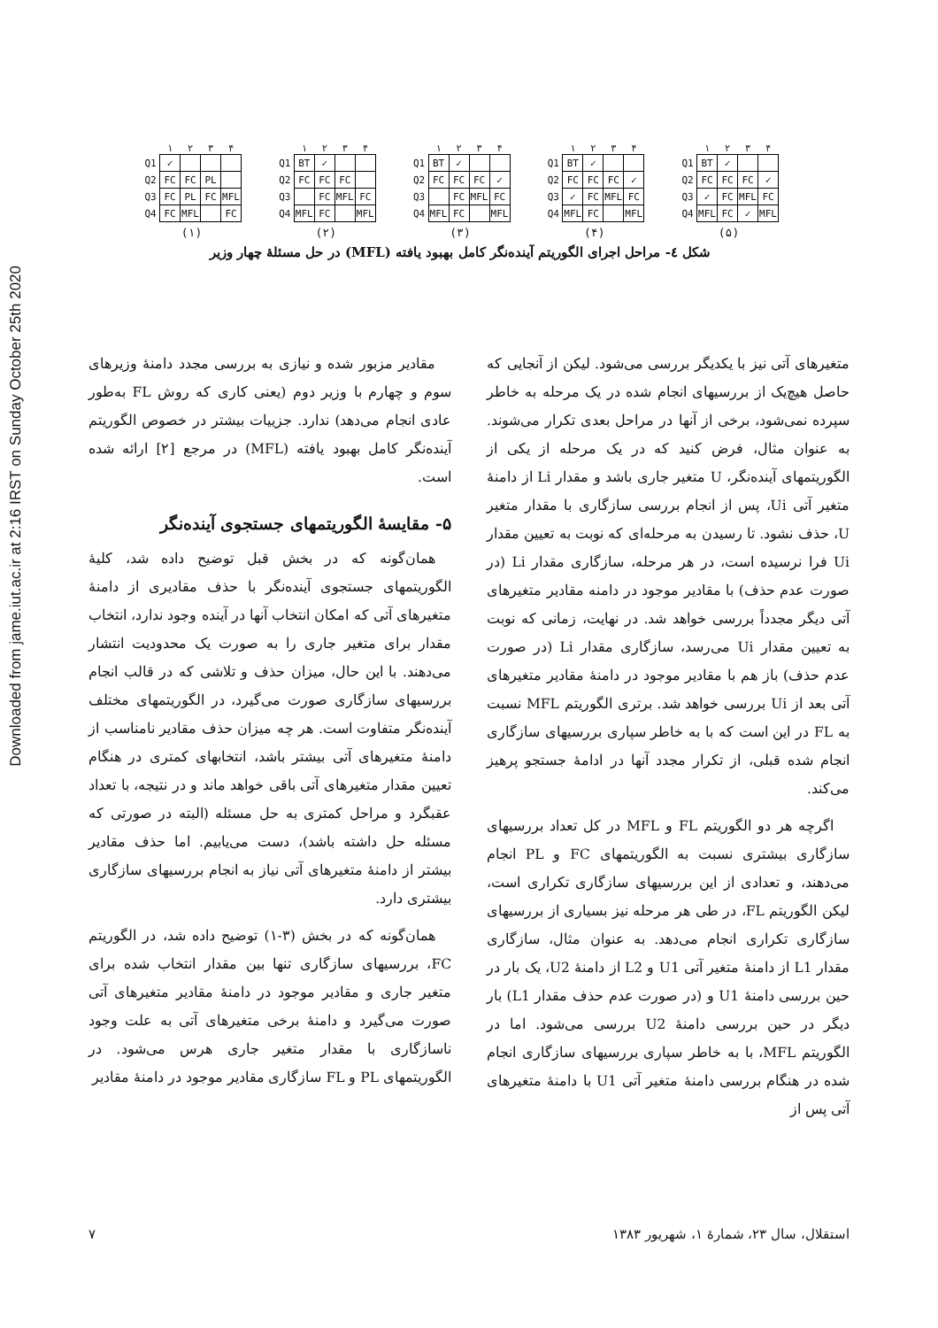Downloaded from jame.iut.ac.ir at 2:16 IRST on Sunday October 25th 2020
| | ۱ | ۲ | ۳ | ۴ |
| Q1 | ✓ | | | |
| Q2 | FC | FC | PL | |
| Q3 | FC | PL | FC | MFL |
| Q4 | FC | MFL | | FC |
(۱)
| | ۱ | ۲ | ۳ | ۴ |
| Q1 | BT | ✓ | | |
| Q2 | FC | FC | FC | |
| Q3 | | FC | MFL | FC |
| Q4 | MFL | FC | | MFL |
(۲)
| | ۱ | ۲ | ۳ | ۴ |
| Q1 | BT | ✓ | | |
| Q2 | FC | FC | FC | ✓ |
| Q3 | | FC | MFL | FC |
| Q4 | MFL | FC | | MFL |
(۳)
| | ۱ | ۲ | ۳ | ۴ |
| Q1 | BT | ✓ | | |
| Q2 | FC | FC | FC | ✓ |
| Q3 | ✓ | FC | MFL | FC |
| Q4 | MFL | FC | | MFL |
(۴)
| | ۱ | ۲ | ۳ | ۴ |
| Q1 | BT | ✓ | | |
| Q2 | FC | FC | FC | ✓ |
| Q3 | ✓ | FC | MFL | FC |
| Q4 | MFL | FC | ✓ | MFL |
(۵)
شکل ٤- مراحل اجرای الگوریتم آینده‌نگر کامل بهبود یافته (MFL) در حل مسئلهٔ چهار وزیر
مقادیر مزبور شده و نیازی به بررسی مجدد دامنهٔ وزیرهای سوم و چهارم با وزیر دوم (یعنی کاری که روش FL به‌طور عادی انجام می‌دهد) ندارد. جزییات بیشتر در خصوص الگوریتم آینده‌نگر کامل بهبود یافته (MFL) در مرجع [۲] ارائه شده است.
۵- مقایسهٔ الگوریتمهای جستجوی آینده‌نگر
همان‌گونه که در بخش قبل توضیح داده شد، کلیهٔ الگوریتمهای جستجوی آینده‌نگر با حذف مقادیری از دامنهٔ متغیرهای آتی که امکان انتخاب آنها در آینده وجود ندارد، انتخاب مقدار برای متغیر جاری را به صورت یک محدودیت انتشار می‌دهند. با این حال، میزان حذف و تلاشی که در قالب انجام بررسیهای سازگاری صورت می‌گیرد، در الگوریتمهای مختلف آینده‌نگر متفاوت است. هر چه میزان حذف مقادیر نامناسب از دامنهٔ متغیرهای آتی بیشتر باشد، انتخابهای کمتری در هنگام تعیین مقدار متغیرهای آتی باقی خواهد ماند و در نتیجه، با تعداد عقبگرد و مراحل کمتری به حل مسئله (البته در صورتی که مسئله حل داشته باشد)، دست می‌یابیم. اما حذف مقادیر بیشتر از دامنهٔ متغیرهای آتی نیاز به انجام بررسیهای سازگاری بیشتری دارد.
همان‌گونه که در بخش (۳-۱) توضیح داده شد، در الگوریتم FC، بررسیهای سازگاری تنها بین مقدار انتخاب شده برای متغیر جاری و مقادیر موجود در دامنهٔ مقادیر متغیرهای آتی صورت می‌گیرد و دامنهٔ برخی متغیرهای آتی به علت وجود ناسازگاری با مقدار متغیر جاری هرس می‌شود. در الگوریتمهای PL و FL سازگاری مقادیر موجود در دامنهٔ مقادیر
متغیرهای آتی نیز با یکدیگر بررسی می‌شود. لیکن از آنجایی که حاصل هیچ‌یک از بررسیهای انجام شده در یک مرحله به خاطر سپرده نمی‌شود، برخی از آنها در مراحل بعدی تکرار می‌شوند. به عنوان مثال، فرض کنید که در یک مرحله از یکی از الگوریتمهای آینده‌نگر، U متغیر جاری باشد و مقدار Li از دامنهٔ متغیر آتی Ui، پس از انجام بررسی سازگاری با مقدار متغیر U، حذف نشود. تا رسیدن به مرحله‌ای که نوبت به تعیین مقدار Ui فرا نرسیده است، در هر مرحله، سازگاری مقدار Li (در صورت عدم حذف) با مقادیر موجود در دامنه مقادیر متغیرهای آتی دیگر مجدداً بررسی خواهد شد. در نهایت، زمانی که نوبت به تعیین مقدار Ui می‌رسد، سازگاری مقدار Li (در صورت عدم حذف) باز هم با مقادیر موجود در دامنهٔ مقادیر متغیرهای آتی بعد از Ui بررسی خواهد شد. برتری الگوریتم MFL نسبت به FL در این است که با به خاطر سپاری بررسیهای سازگاری انجام شده قبلی، از تکرار مجدد آنها در ادامهٔ جستجو پرهیز می‌کند.
اگرچه هر دو الگوریتم FL و MFL در کل تعداد بررسیهای سازگاری بیشتری نسبت به الگوریتمهای FC و PL انجام می‌دهند، و تعدادی از این بررسیهای سازگاری تکراری است، لیکن الگوریتم FL، در طی هر مرحله نیز بسیاری از بررسیهای سازگاری تکراری انجام می‌دهد. به عنوان مثال، سازگاری مقدار L1 از دامنهٔ متغیر آتی U1 و L2 از دامنهٔ U2، یک بار در حین بررسی دامنهٔ U1 و (در صورت عدم حذف مقدار L1) بار دیگر در حین بررسی دامنهٔ U2 بررسی می‌شود. اما در الگوریتم MFL، با به خاطر سپاری بررسیهای سازگاری انجام شده در هنگام بررسی دامنهٔ متغیر آتی U1 با دامنهٔ متغیرهای آتی پس از
استقلال، سال ۲۳، شمارهٔ ۱، شهریور ۱۳۸۳ ۷